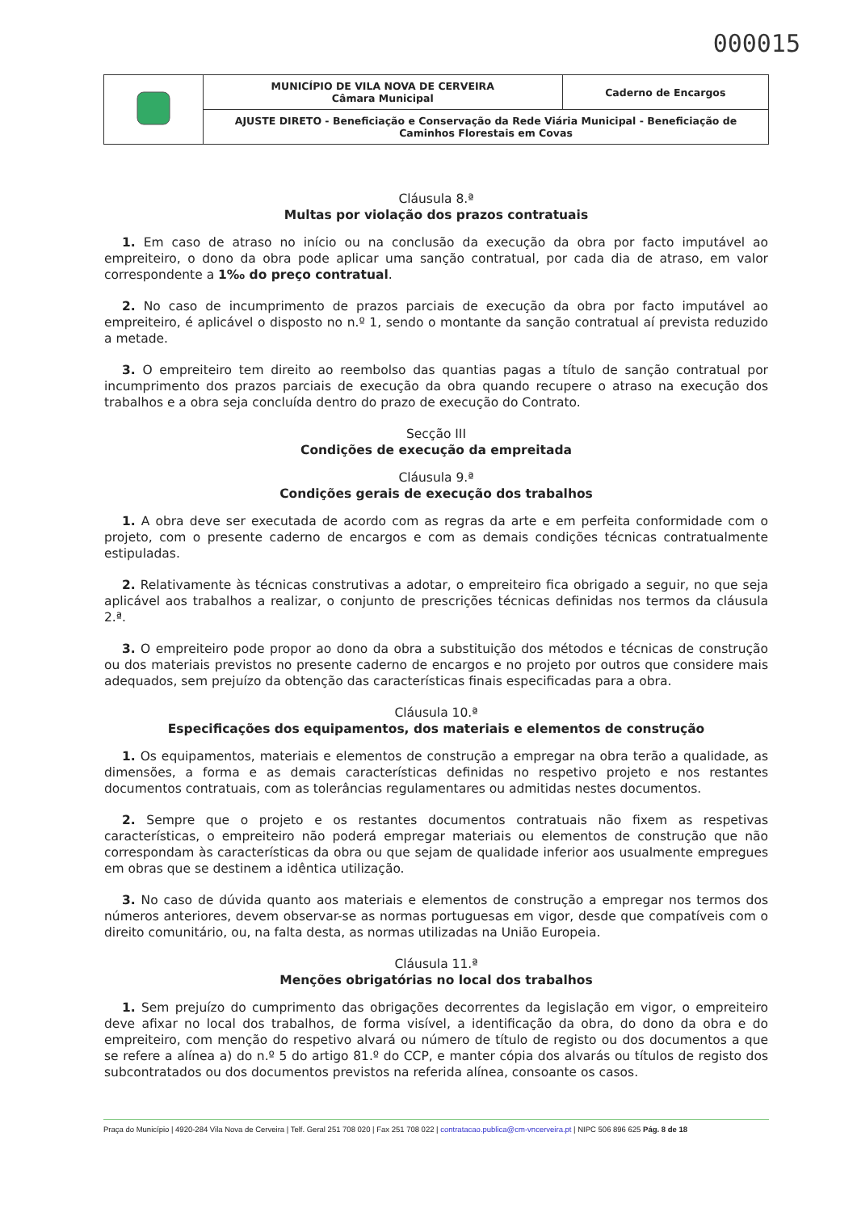000015
| | MUNICÍPIO DE VILA NOVA DE CERVEIRA Câmara Municipal | Caderno de Encargos |
| | AJUSTE DIRETO - Beneficiação e Conservação da Rede Viária Municipal - Beneficiação de Caminhos Florestais em Covas | |
Cláusula 8.ª
Multas por violação dos prazos contratuais
1. Em caso de atraso no início ou na conclusão da execução da obra por facto imputável ao empreiteiro, o dono da obra pode aplicar uma sanção contratual, por cada dia de atraso, em valor correspondente a 1‰ do preço contratual.
2. No caso de incumprimento de prazos parciais de execução da obra por facto imputável ao empreiteiro, é aplicável o disposto no n.º 1, sendo o montante da sanção contratual aí prevista reduzido a metade.
3. O empreiteiro tem direito ao reembolso das quantias pagas a título de sanção contratual por incumprimento dos prazos parciais de execução da obra quando recupere o atraso na execução dos trabalhos e a obra seja concluída dentro do prazo de execução do Contrato.
Secção III
Condições de execução da empreitada
Cláusula 9.ª
Condições gerais de execução dos trabalhos
1. A obra deve ser executada de acordo com as regras da arte e em perfeita conformidade com o projeto, com o presente caderno de encargos e com as demais condições técnicas contratualmente estipuladas.
2. Relativamente às técnicas construtivas a adotar, o empreiteiro fica obrigado a seguir, no que seja aplicável aos trabalhos a realizar, o conjunto de prescrições técnicas definidas nos termos da cláusula 2.ª.
3. O empreiteiro pode propor ao dono da obra a substituição dos métodos e técnicas de construção ou dos materiais previstos no presente caderno de encargos e no projeto por outros que considere mais adequados, sem prejuízo da obtenção das características finais especificadas para a obra.
Cláusula 10.ª
Especificações dos equipamentos, dos materiais e elementos de construção
1. Os equipamentos, materiais e elementos de construção a empregar na obra terão a qualidade, as dimensões, a forma e as demais características definidas no respetivo projeto e nos restantes documentos contratuais, com as tolerâncias regulamentares ou admitidas nestes documentos.
2. Sempre que o projeto e os restantes documentos contratuais não fixem as respetivas características, o empreiteiro não poderá empregar materiais ou elementos de construção que não correspondam às características da obra ou que sejam de qualidade inferior aos usualmente empregues em obras que se destinem a idêntica utilização.
3. No caso de dúvida quanto aos materiais e elementos de construção a empregar nos termos dos números anteriores, devem observar-se as normas portuguesas em vigor, desde que compatíveis com o direito comunitário, ou, na falta desta, as normas utilizadas na União Europeia.
Cláusula 11.ª
Menções obrigatórias no local dos trabalhos
1. Sem prejuízo do cumprimento das obrigações decorrentes da legislação em vigor, o empreiteiro deve afixar no local dos trabalhos, de forma visível, a identificação da obra, do dono da obra e do empreiteiro, com menção do respetivo alvará ou número de título de registo ou dos documentos a que se refere a alínea a) do n.º 5 do artigo 81.º do CCP, e manter cópia dos alvarás ou títulos de registo dos subcontratados ou dos documentos previstos na referida alínea, consoante os casos.
Praça do Município | 4920-284 Vila Nova de Cerveira | Telf. Geral 251 708 020 | Fax 251 708 022 | contratacao.publica@cm-vncerveira.pt | NIPC 506 896 625 Pág. 8 de 18